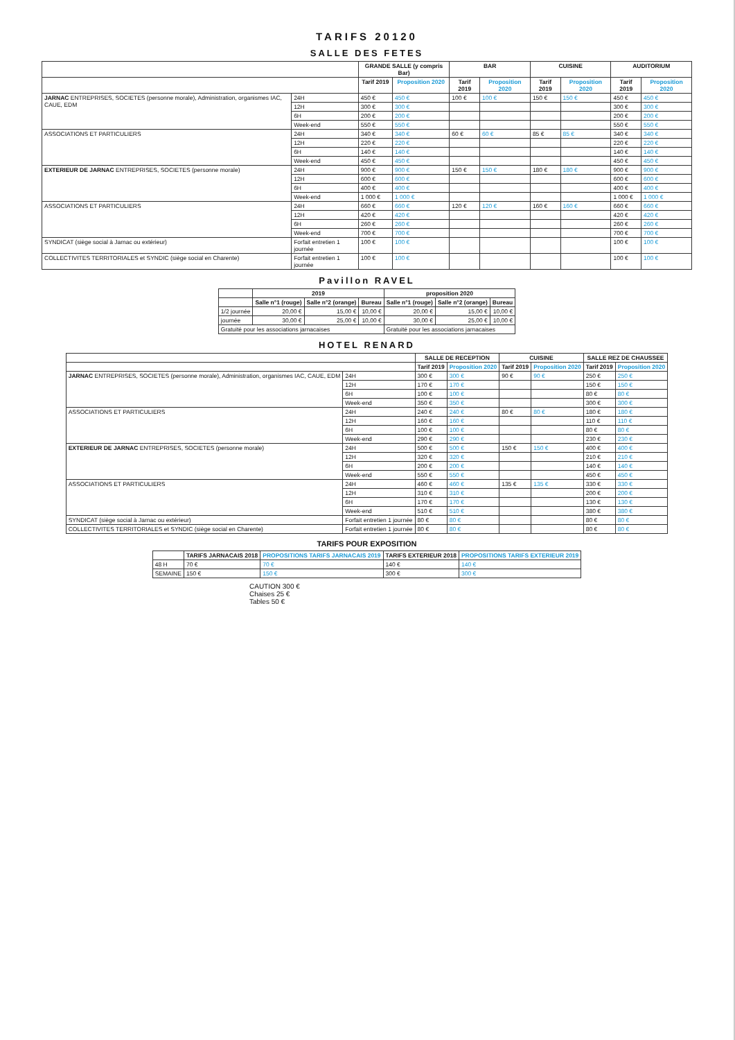TARIFS 20120
SALLE DES FETES
| | | GRANDE SALLE (y compris Bar) | | BAR | | CUISINE | | AUDITORIUM | |
| --- | --- | --- | --- | --- | --- | --- | --- | --- | --- |
| | | Tarif 2019 | Proposition 2020 | Tarif 2019 | Proposition 2020 | Tarif 2019 | Proposition 2020 | Tarif 2019 | Proposition 2020 |
| JARNAC ENTREPRISES, SOCIETES (personne morale), Administration, organismes IAC, CAUE, EDM | 24H | 450 € | 450 € | 100 € | 100 € | 150 € | 150 € | 450 € | 450 € |
| | 12H | 300 € | 300 € | | | | | 300 € | 300 € |
| | 6H | 200 € | 200 € | | | | | 200 € | 200 € |
| | Week-end | 550 € | 550 € | | | | | 550 € | 550 € |
| ASSOCIATIONS ET PARTICULIERS | 24H | 340 € | 340 € | 60 € | 60 € | 85 € | 85 € | 340 € | 340 € |
| | 12H | 220 € | 220 € | | | | | 220 € | 220 € |
| | 6H | 140 € | 140 € | | | | | 140 € | 140 € |
| | Week-end | 450 € | 450 € | | | | | 450 € | 450 € |
| EXTERIEUR DE JARNAC ENTREPRISES, SOCIETES (personne morale) | 24H | 900 € | 900 € | 150 € | 150 € | 180 € | 180 € | 900 € | 900 € |
| | 12H | 600 € | 600 € | | | | | 600 € | 600 € |
| | 6H | 400 € | 400 € | | | | | 400 € | 400 € |
| | Week-end | 1 000 € | 1 000 € | | | | | 1 000 € | 1 000 € |
| ASSOCIATIONS ET PARTICULIERS | 24H | 660 € | 660 € | 120 € | 120 € | 160 € | 160 € | 660 € | 660 € |
| | 12H | 420 € | 420 € | | | | | 420 € | 420 € |
| | 6H | 260 € | 260 € | | | | | 260 € | 260 € |
| | Week-end | 700 € | 700 € | | | | | 700 € | 700 € |
| SYNDICAT (siège social à Jarnac ou extérieur) | Forfait entretien 1 journée | 100 € | 100 € | | | | | 100 € | 100 € |
| COLLECTIVITES TERRITORIALES et SYNDIC (siège social en Charente) | Forfait entretien 1 journée | 100 € | 100 € | | | | | 100 € | 100 € |
Pavillon RAVEL
| | 2019 | | | proposition 2020 | | |
| --- | --- | --- | --- | --- | --- | --- |
| | Salle n°1 (rouge) | Salle n°2 (orange) | Bureau | Salle n°1 (rouge) | Salle n°2 (orange) | Bureau |
| 1/2 journée | 20,00 € | 15,00 € | 10,00 € | 20,00 € | 15,00 € | 10,00 € |
| journée | 30,00 € | 25,00 € | 10,00 € | 30,00 € | 25,00 € | 10,00 € |
| Gratuité pour les associations jarnacaises | | | | Gratuité pour les associations jarnacaises | | |
HOTEL RENARD
| | | SALLE DE RECEPTION | | CUISINE | | SALLE REZ DE CHAUSSEE | |
| --- | --- | --- | --- | --- | --- | --- | --- |
| | | Tarif 2019 | Proposition 2020 | Tarif 2019 | Proposition 2020 | Tarif 2019 | Proposition 2020 |
| JARNAC ENTREPRISES, SOCIETES (personne morale), Administration, organismes IAC, CAUE, EDM | 24H | 300 € | 300 € | 90 € | 90 € | 250 € | 250 € |
| | 12H | 170 € | 170 € | | | 150 € | 150 € |
| | 6H | 100 € | 100 € | | | 80 € | 80 € |
| | Week-end | 350 € | 350 € | | | 300 € | 300 € |
| ASSOCIATIONS ET PARTICULIERS | 24H | 240 € | 240 € | 80 € | 80 € | 180 € | 180 € |
| | 12H | 160 € | 160 € | | | 110 € | 110 € |
| | 6H | 100 € | 100 € | | | 80 € | 80 € |
| | Week-end | 290 € | 290 € | | | 230 € | 230 € |
| EXTERIEUR DE JARNAC ENTREPRISES, SOCIETES (personne morale) | 24H | 500 € | 500 € | 150 € | 150 € | 400 € | 400 € |
| | 12H | 320 € | 320 € | | | 210 € | 210 € |
| | 6H | 200 € | 200 € | | | 140 € | 140 € |
| | Week-end | 550 € | 550 € | | | 450 € | 450 € |
| ASSOCIATIONS ET PARTICULIERS | 24H | 460 € | 460 € | 135 € | 135 € | 330 € | 330 € |
| | 12H | 310 € | 310 € | | | 200 € | 200 € |
| | 6H | 170 € | 170 € | | | 130 € | 130 € |
| | Week-end | 510 € | 510 € | | | 380 € | 380 € |
| SYNDICAT (siège social à Jarnac ou extérieur) | Forfait entretien 1 journée | 80 € | 80 € | | | 80 € | 80 € |
| COLLECTIVITES TERRITORIALES et SYNDIC (siège social en Charente) | Forfait entretien 1 journée | 80 € | 80 € | | | 80 € | 80 € |
TARIFS POUR EXPOSITION
| | TARIFS JARNACAIS 2018 | PROPOSITIONS TARIFS JARNACAIS 2019 | TARIFS EXTERIEUR 2018 | PROPOSITIONS TARIFS EXTERIEUR 2019 |
| --- | --- | --- | --- | --- |
| 48 H | 70 € | 70 € | 140 € | 140 € |
| SEMAINE | 150 € | 150 € | 300 € | 300 € |
CAUTION 300 €
Chaises 25 €
Tables 50 €